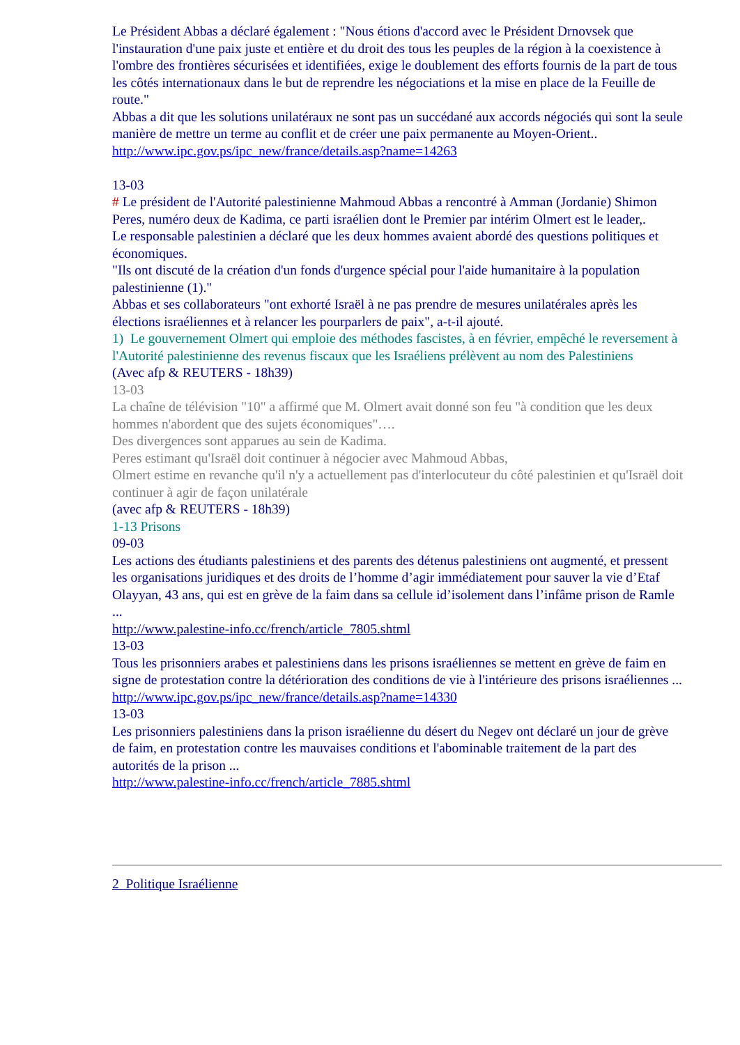Le Président Abbas a déclaré également : "Nous étions d'accord avec le Président Drnovsek que l'instauration d'une paix juste et entière et du droit des tous les peuples de la région à la coexistence à l'ombre des frontières sécurisées et identifiées, exige le doublement des efforts fournis de la part de tous les côtés internationaux dans le but de reprendre les négociations et la mise en place de la Feuille de route."
Abbas a dit que les solutions unilatéraux ne sont pas un succédané aux accords négociés qui sont la seule manière de mettre un terme au conflit et de créer une paix permanente au Moyen-Orient..
http://www.ipc.gov.ps/ipc_new/france/details.asp?name=14263
13-03
# Le président de l'Autorité palestinienne Mahmoud Abbas a rencontré à Amman (Jordanie) Shimon Peres, numéro deux de Kadima, ce parti israélien dont le Premier par intérim Olmert est le leader,.
Le responsable palestinien a déclaré que les deux hommes avaient abordé des questions politiques et économiques.
"Ils ont discuté de la création d'un fonds d'urgence spécial pour l'aide humanitaire à la population palestinienne (1)."
Abbas et ses collaborateurs "ont exhorté Israël à ne pas prendre de mesures unilatérales après les élections israéliennes et à relancer les pourparlers de paix", a-t-il ajouté.
1) Le gouvernement Olmert qui emploie des méthodes fascistes, à en février, empêché le reversement à l'Autorité palestinienne des revenus fiscaux que les Israéliens prélèvent au nom des Palestiniens
(Avec afp & REUTERS - 18h39)
13-03
La chaîne de télévision "10" a affirmé que M. Olmert avait donné son feu "à condition que les deux hommes n'abordent que des sujets économiques"….
Des divergences sont apparues au sein de Kadima.
Peres estimant qu'Israël doit continuer à négocier avec Mahmoud Abbas,
Olmert estime en revanche qu'il n'y a actuellement pas d'interlocuteur du côté palestinien et qu'Israël doit continuer à agir de façon unilatérale
(avec afp & REUTERS - 18h39)
1-13 Prisons
09-03
Les actions des étudiants palestiniens et des parents des détenus palestiniens ont augmenté, et pressent les organisations juridiques et des droits de l’homme d’agir immédiatement pour sauver la vie d’Etaf Olayyan, 43 ans, qui est en grève de la faim dans sa cellule id’isolement dans l’infâme prison de Ramle ...
http://www.palestine-info.cc/french/article_7805.shtml
13-03
Tous les prisonniers arabes et palestiniens dans les prisons israéliennes se mettent en grève de faim en signe de protestation contre la détérioration des conditions de vie à l'intérieure des prisons israéliennes ...
http://www.ipc.gov.ps/ipc_new/france/details.asp?name=14330
13-03
Les prisonniers palestiniens dans la prison israélienne du désert du Negev ont déclaré un jour de grève de faim, en protestation contre les mauvaises conditions et l'abominable traitement de la part des autorités de la prison ...
http://www.palestine-info.cc/french/article_7885.shtml
2 Politique Israélienne